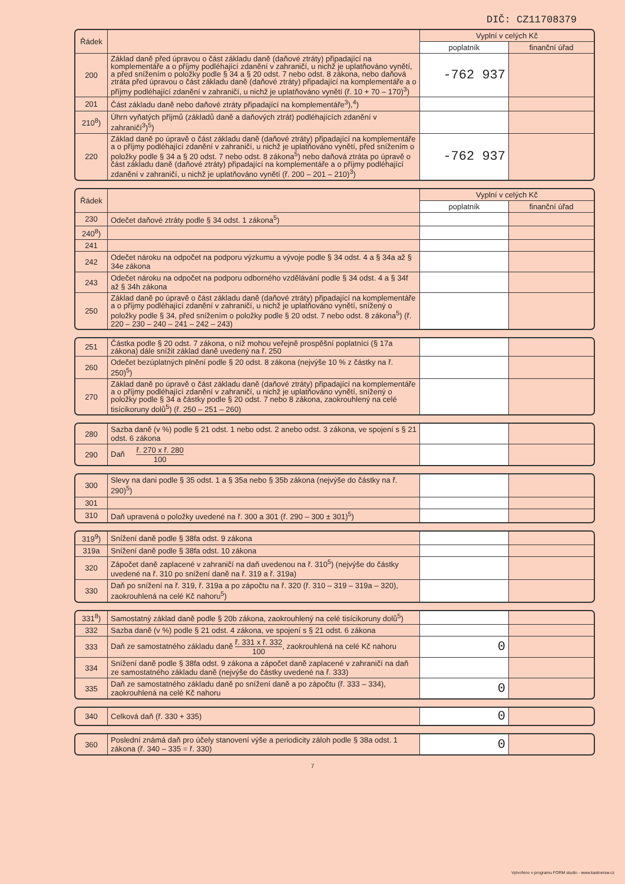DIČ: CZ11708379
| Řádek | | Vyplní v celých Kč | |
| --- | --- | --- | --- |
| | | poplatník | finanční úřad |
| 200 | Základ daně před úpravou o část základu daně (daňové ztráty) připadající na komplementáře a o příjmy podléhající zdanění v zahraničí, u nichž je uplatňováno vynětí, a před snížením o položky podle § 34 a § 20 odst. 7 nebo odst. 8 zákona, nebo daňová ztráta před úpravou o část základu daně (daňové ztráty) připadající na komplementáře a o příjmy podléhající zdanění v zahraničí, u nichž je uplatňováno vynětí (ř. 10 + 70 – 170)<sup>3</sup>) | -762 937 | |
| 201 | Část základu daně nebo daňové ztráty připadající na komplementáře<sup>3</sup>),<sup>4</sup>) | | |
| 210<sup>8</sup>) | Úhrn vyňatých příjmů (základů daně a daňových ztrát) podléhajících zdanění v zahraničí<sup>3</sup>)<sup>5</sup>) | | |
| 220 | Základ daně po úpravě o část základu daně (daňové ztráty) připadající na komplementáře a o příjmy podléhající zdanění v zahraničí, u nichž je uplatňováno vynětí, před snížením o položky podle § 34 a § 20 odst. 7 nebo odst. 8 zákona<sup>5</sup>) nebo daňová ztráta po úpravě o část základu daně (daňové ztráty) připadající na komplementáře a o příjmy podléhající zdanění v zahraničí, u nichž je uplatňováno vynětí (ř. 200 – 201 – 210)<sup>3</sup>) | -762 937 | |
| Řádek | | Vyplní v celých Kč | |
| --- | --- | --- | --- |
| | | poplatník | finanční úřad |
| 230 | Odečet daňové ztráty podle § 34 odst. 1 zákona<sup>5</sup>) | | |
| 240<sup>8</sup>) | | | |
| 241 | | | |
| 242 | Odečet nároku na odpočet na podporu výzkumu a vývoje podle § 34 odst. 4 a § 34a až § 34e zákona | | |
| 243 | Odečet nároku na odpočet na podporu odborného vzdělávání podle § 34 odst. 4 a § 34f až § 34h zákona | | |
| 250 | Základ daně po úpravě o část základu daně (daňové ztráty) připadající na komplementáře a o příjmy podléhající zdanění v zahraničí, u nichž je uplatňováno vynětí, snížený o položky podle § 34, před snížením o položky podle § 20 odst. 7 nebo odst. 8 zákona<sup>5</sup>) (ř. 220 – 230 – 240 – 241 – 242 – 243) | | |
| 251 | Částka podle § 20 odst. 7 zákona, o níž mohou veřejně prospěšní poplatníci (§ 17a zákona) dále snížit základ daně uvedený na ř. 250 | | |
| 260 | Odečet bezúplatných plnění podle § 20 odst. 8 zákona (nejvýše 10 % z částky na ř. 250)<sup>5</sup>) | | |
| 270 | Základ daně po úpravě o část základu daně (daňové ztráty) připadající na komplementáře a o příjmy podléhající zdanění v zahraničí, u nichž je uplatňováno vynětí, snížený o položky podle § 34 a částky podle § 20 odst. 7 nebo 8 zákona, zaokrouhlený na celé tisícikoruny dolů<sup>5</sup>) (ř. 250 – 251 – 260) | | |
| 280 | Sazba daně (v %) podle § 21 odst. 1 nebo odst. 2 anebo odst. 3 zákona, ve spojení s § 21 odst. 6 zákona | | |
| 290 | Daň ř. 270 x ř. 280 100 | | |
| 300 | Slevy na dani podle § 35 odst. 1 a § 35a nebo § 35b zákona (nejvýše do částky na ř. 290)<sup>5</sup>) | | |
| 301 | | | |
| 310 | Daň upravená o položky uvedené na ř. 300 a 301 (ř. 290 – 300 ± 301)<sup>5</sup>) | | |
| 319<sup>9</sup>) | Snížení daně podle § 38fa odst. 9 zákona | | |
| 319a | Snížení daně podle § 38fa odst. 10 zákona | | |
| 320 | Zápočet daně zaplacené v zahraničí na daň uvedenou na ř. 310<sup>5</sup>) (nejvýše do částky uvedené na ř. 310 po snížení daně na ř. 319 a ř. 319a) | | |
| 330 | Daň po snížení na ř. 319, ř. 319a a po zápočtu na ř. 320 (ř. 310 – 319 – 319a – 320), zaokrouhlená na celé Kč nahoru<sup>5</sup>) | | |
| 331<sup>8</sup>) | Samostatný základ daně podle § 20b zákona, zaokrouhlený na celé tisícikoruny dolů<sup>5</sup>) | | |
| 332 | Sazba daně (v %) podle § 21 odst. 4 zákona, ve spojení s § 21 odst. 6 zákona | | |
| 333 | Daň ze samostatného základu daně ř. 331 x ř. 332 100 , zaokrouhlená na celé Kč nahoru | 0 | |
| 334 | Snížení daně podle § 38fa odst. 9 zákona a zápočet daně zaplacené v zahraničí na daň ze samostatného základu daně (nejvýše do částky uvedené na ř. 333) | | |
| 335 | Daň ze samostatného základu daně po snížení daně a po zápočtu (ř. 333 – 334), zaokrouhlená na celé Kč nahoru | 0 | |
| 340 | Celková daň (ř. 330 + 335) | 0 | |
| 360 | Poslední známá daň pro účely stanovení výše a periodicity záloh podle § 38a odst. 1 zákona (ř. 340 – 335 = ř. 330) | 0 | |
7
Vytvořeno v programu FORM studio - www.kastnersw.cz